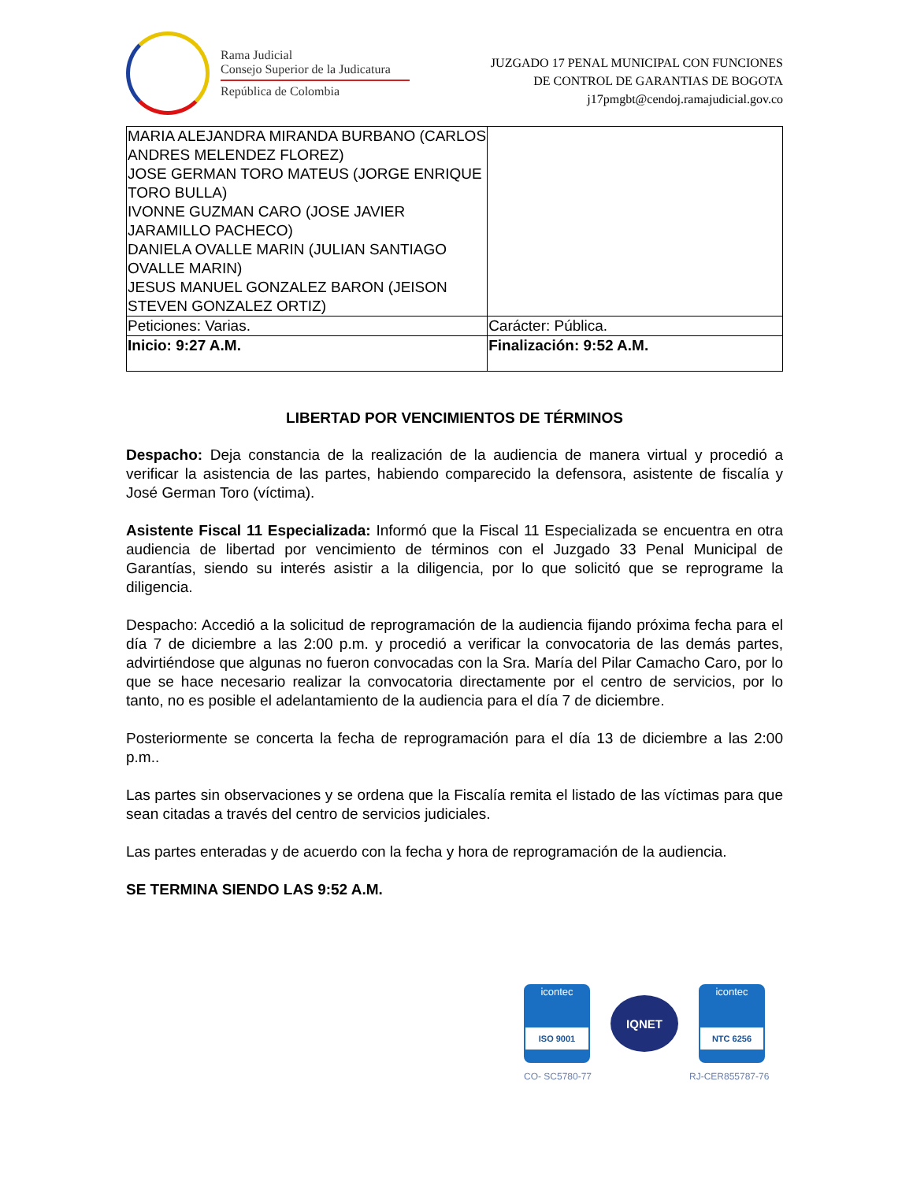Rama Judicial
Consejo Superior de la Judicatura
República de Colombia
JUZGADO 17 PENAL MUNICIPAL CON FUNCIONES
DE CONTROL DE GARANTIAS DE BOGOTA
j17pmgbt@cendoj.ramajudicial.gov.co
| MARIA ALEJANDRA MIRANDA BURBANO (CARLOS ANDRES MELENDEZ FLOREZ) JOSE GERMAN TORO MATEUS (JORGE ENRIQUE TORO BULLA) IVONNE GUZMAN CARO (JOSE JAVIER JARAMILLO PACHECO) DANIELA OVALLE MARIN (JULIAN SANTIAGO OVALLE MARIN) JESUS MANUEL GONZALEZ BARON (JEISON STEVEN GONZALEZ ORTIZ) | |
| Peticiones: Varias. | Carácter: Pública. |
| Inicio: 9:27 A.M. | Finalización: 9:52 A.M. |
LIBERTAD POR VENCIMIENTOS DE TÉRMINOS
Despacho: Deja constancia de la realización de la audiencia de manera virtual y procedió a verificar la asistencia de las partes, habiendo comparecido la defensora, asistente de fiscalía y José German Toro (víctima).
Asistente Fiscal 11 Especializada: Informó que la Fiscal 11 Especializada se encuentra en otra audiencia de libertad por vencimiento de términos con el Juzgado 33 Penal Municipal de Garantías, siendo su interés asistir a la diligencia, por lo que solicitó que se reprograme la diligencia.
Despacho: Accedió a la solicitud de reprogramación de la audiencia fijando próxima fecha para el día 7 de diciembre a las 2:00 p.m. y procedió a verificar la convocatoria de las demás partes, advirtiéndose que algunas no fueron convocadas con la Sra. María del Pilar Camacho Caro, por lo que se hace necesario realizar la convocatoria directamente por el centro de servicios, por lo tanto, no es posible el adelantamiento de la audiencia para el día 7 de diciembre.
Posteriormente se concerta la fecha de reprogramación para el día 13 de diciembre a las 2:00 p.m..
Las partes sin observaciones y se ordena que la Fiscalía remita el listado de las víctimas para que sean citadas a través del centro de servicios judiciales.
Las partes enteradas y de acuerdo con la fecha y hora de reprogramación de la audiencia.
SE TERMINA SIENDO LAS 9:52 A.M.
icontec
ISO 9001
IQNET
icontec
NTC 6256
CO- SC5780-77 RJ-CER855787-76